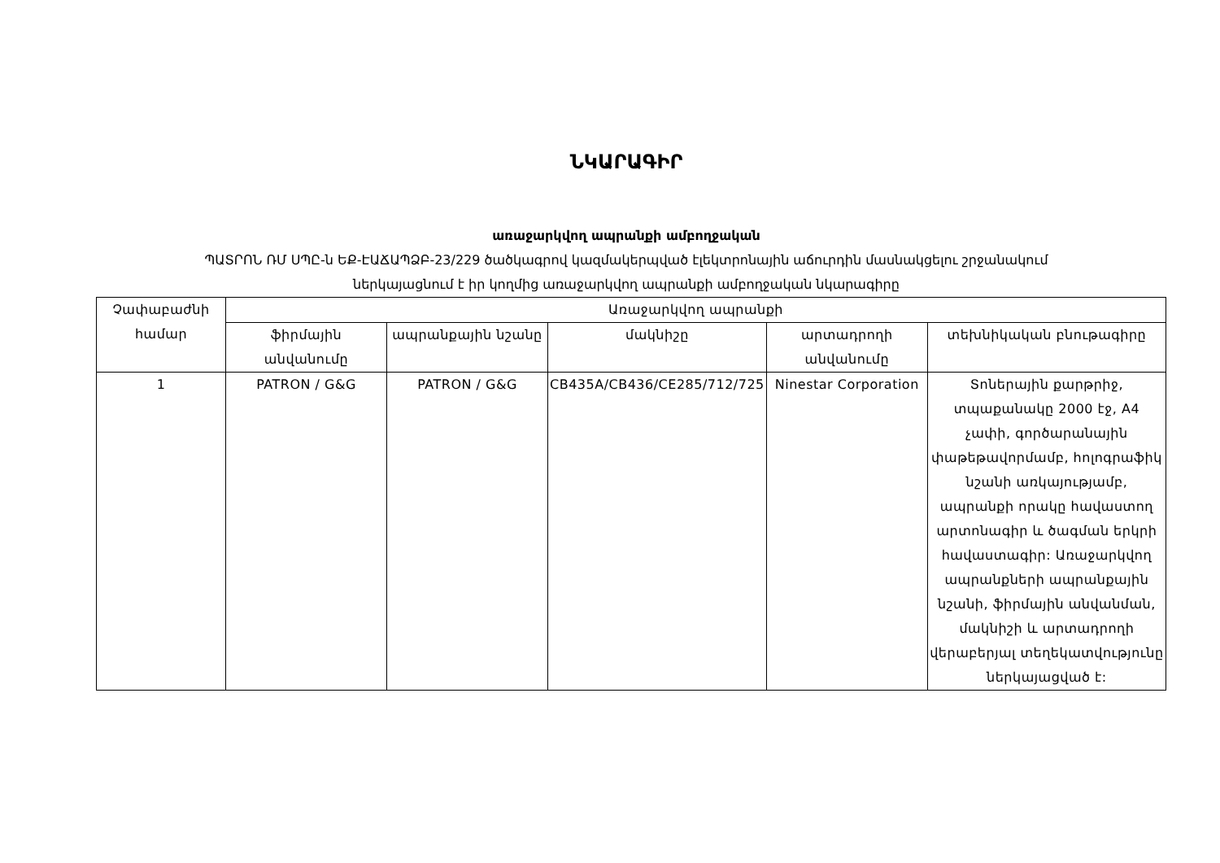ՆԿԱՐԱԳԻՐ
առաջարկվող ապրանքի ամբողջական
ՊԱՏՐՈՆ ՌՄ ՍՊԸ-ն ԵՔ-ԷԱՃԱՊՁԲ-23/229 ծածկագրով կազմակերպված էլեկտրոնային աճուրդին մասնակցելու շրջանակում
ներկայացնում է իր կողմից առաջարկվող ապրանքի ամբողջական նկարագիրը
| Չափաբաժնի համար | Առաջարկվող ապրանքի | | | | |
| --- | --- | --- | --- | --- | --- |
| | ֆիրմային անվանումը | ապրանքային նշանը | մակնիշը | արտադրողի անվանումը | տեխնիկական բնութագիրը |
| 1 | PATRON / G&G | PATRON / G&G | CB435A/CB436/CE285/712/725 | Ninestar Corporation | Տոներային քարթրիջ, տպաքանակը 2000 էջ, A4 չափի, գործարանային փաթեթավորմամբ, հոլոգրաֆիկ նշանի առկայությամբ, ապրանքի որակը հավաստող արտոնագիր և ծագման երկրի հավաստագիր: Առաջարկվող ապրանքների ապրանքային նշանի, ֆիրմային անվանման, մակնիշի և արտադրողի վերաբերյալ տեղեկատվությունը ներկայացված է: |